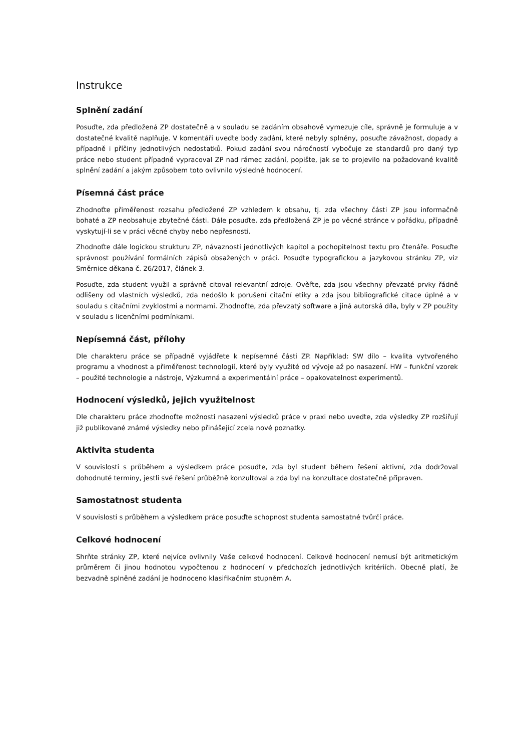Instrukce
Splnění zadání
Posuďte, zda předložená ZP dostatečně a v souladu se zadáním obsahově vymezuje cíle, správně je formuluje a v dostatečné kvalitě naplňuje. V komentáři uveďte body zadání, které nebyly splněny, posuďte závažnost, dopady a případně i příčiny jednotlivých nedostatků. Pokud zadání svou náročností vybočuje ze standardů pro daný typ práce nebo student případně vypracoval ZP nad rámec zadání, popište, jak se to projevilo na požadované kvalitě splnění zadání a jakým způsobem toto ovlivnilo výsledné hodnocení.
Písemná část práce
Zhodnoťte přiměřenost rozsahu předložené ZP vzhledem k obsahu, tj. zda všechny části ZP jsou informačně bohaté a ZP neobsahuje zbytečné části. Dále posuďte, zda předložená ZP je po věcné stránce v pořádku, případně vyskytují-li se v práci věcné chyby nebo nepřesnosti.
Zhodnoťte dále logickou strukturu ZP, návaznosti jednotlivých kapitol a pochopitelnost textu pro čtenáře. Posuďte správnost používání formálních zápisů obsažených v práci. Posuďte typografickou a jazykovou stránku ZP, viz Směrnice děkana č. 26/2017, článek 3.
Posuďte, zda student využil a správně citoval relevantní zdroje. Ověřte, zda jsou všechny převzaté prvky řádně odlišeny od vlastních výsledků, zda nedošlo k porušení citační etiky a zda jsou bibliografické citace úplné a v souladu s citačními zvyklostmi a normami. Zhodnoťte, zda převzatý software a jiná autorská díla, byly v ZP použity v souladu s licenčními podmínkami.
Nepísemná část, přílohy
Dle charakteru práce se případně vyjádřete k nepísemné části ZP. Například: SW dílo – kvalita vytvořeného programu a vhodnost a přiměřenost technologií, které byly využité od vývoje až po nasazení. HW – funkční vzorek – použité technologie a nástroje, Výzkumná a experimentální práce – opakovatelnost experimentů.
Hodnocení výsledků, jejich využitelnost
Dle charakteru práce zhodnoťte možnosti nasazení výsledků práce v praxi nebo uveďte, zda výsledky ZP rozšiřují již publikované známé výsledky nebo přinášející zcela nové poznatky.
Aktivita studenta
V souvislosti s průběhem a výsledkem práce posuďte, zda byl student během řešení aktivní, zda dodržoval dohodnuté termíny, jestli své řešení průběžně konzultoval a zda byl na konzultace dostatečně připraven.
Samostatnost studenta
V souvislosti s průběhem a výsledkem práce posuďte schopnost studenta samostatné tvůrčí práce.
Celkové hodnocení
Shrňte stránky ZP, které nejvíce ovlivnily Vaše celkové hodnocení. Celkové hodnocení nemusí být aritmetickým průměrem či jinou hodnotou vypočtenou z hodnocení v předchozích jednotlivých kritériích. Obecně platí, že bezvadně splněné zadání je hodnoceno klasifikačním stupněm A.